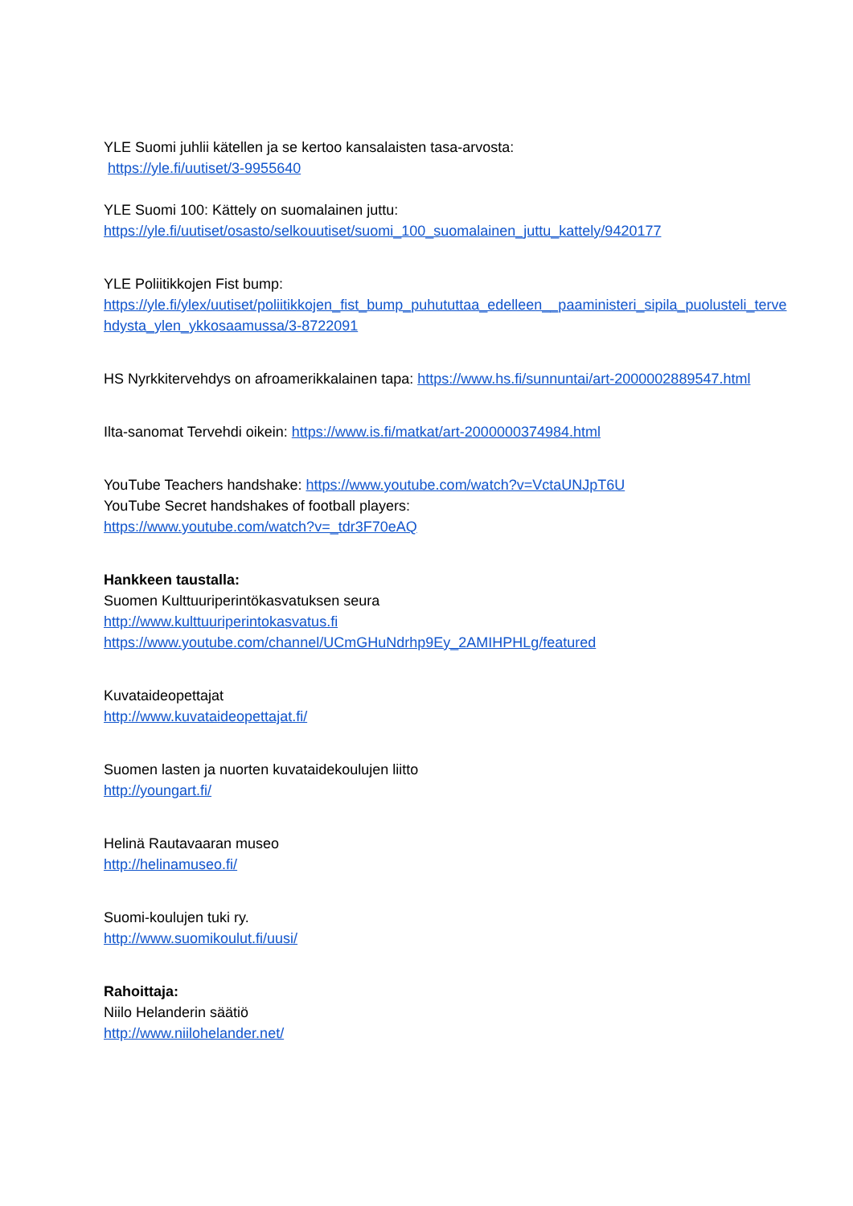YLE Suomi juhlii kätellen ja se kertoo kansalaisten tasa-arvosta:
https://yle.fi/uutiset/3-9955640
YLE Suomi 100: Kättely on suomalainen juttu:
https://yle.fi/uutiset/osasto/selkouutiset/suomi_100_suomalainen_juttu_kattely/9420177
YLE Poliitikkojen Fist bump:
https://yle.fi/ylex/uutiset/poliitikkojen_fist_bump_puhututtaa_edelleen__paaministeri_sipila_puolusteli_tervehdysta_ylen_ykkosaamussa/3-8722091
HS Nyrkkitervehdys on afroamerikkalainen tapa: https://www.hs.fi/sunnuntai/art-2000002889547.html
Ilta-sanomat Tervehdi oikein: https://www.is.fi/matkat/art-2000000374984.html
YouTube Teachers handshake: https://www.youtube.com/watch?v=VctaUNJpT6U
YouTube Secret handshakes of football players:
https://www.youtube.com/watch?v=_tdr3F70eAQ
Hankkeen taustalla:
Suomen Kulttuuriperintökasvatuksen seura
http://www.kulttuuriperintokasvatus.fi
https://www.youtube.com/channel/UCmGHuNdrhp9Ey_2AMIHPHLg/featured
Kuvataideopettajat
http://www.kuvataideopettajat.fi/
Suomen lasten ja nuorten kuvataidekoulujen liitto
http://youngart.fi/
Helinä Rautavaaran museo
http://helinamuseo.fi/
Suomi-koulujen tuki ry.
http://www.suomikoulut.fi/uusi/
Rahoittaja:
Niilo Helanderin säätiö
http://www.niilohelander.net/